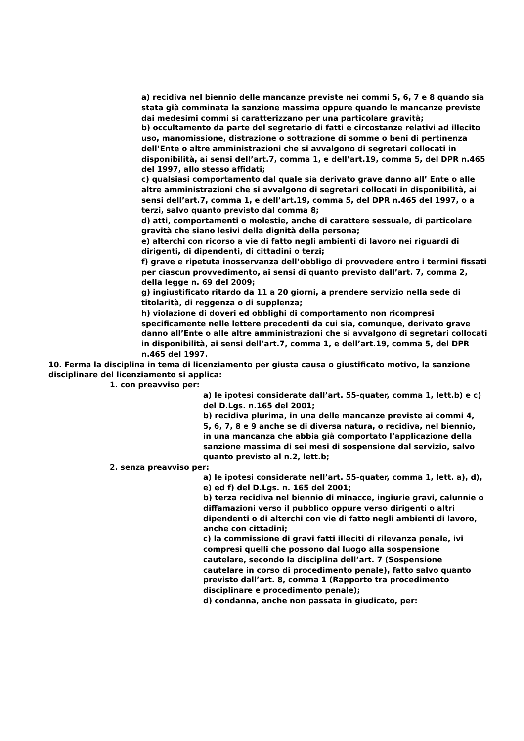a) recidiva nel biennio delle mancanze previste nei commi 5, 6, 7 e 8 quando sia stata già comminata la sanzione massima oppure quando le mancanze previste dai medesimi commi si caratterizzano per una particolare gravità;
b) occultamento da parte del segretario di fatti e circostanze relativi ad illecito uso, manomissione, distrazione o sottrazione di somme o beni di pertinenza dell’Ente o altre amministrazioni che si avvalgono di segretari collocati in disponibilità, ai sensi dell’art.7, comma 1, e dell’art.19, comma 5, del DPR n.465 del 1997, allo stesso affidati;
c) qualsiasi comportamento dal quale sia derivato grave danno all’ Ente o alle altre amministrazioni che si avvalgono di segretari collocati in disponibilità, ai sensi dell’art.7, comma 1, e dell’art.19, comma 5, del DPR n.465 del 1997, o a terzi, salvo quanto previsto dal comma 8;
d) atti, comportamenti o molestie, anche di carattere sessuale, di particolare gravità che siano lesivi della dignità della persona;
e) alterchi con ricorso a vie di fatto negli ambienti di lavoro nei riguardi di dirigenti, di dipendenti, di cittadini o terzi;
f) grave e ripetuta inosservanza dell’obbligo di provvedere entro i termini fissati per ciascun provvedimento, ai sensi di quanto previsto dall’art. 7, comma 2, della legge n. 69 del 2009;
g) ingiustificato ritardo da 11 a 20 giorni, a prendere servizio nella sede di titolarità, di reggenza o di supplenza;
h) violazione di doveri ed obblighi di comportamento non ricompresi specificamente nelle lettere precedenti da cui sia, comunque, derivato grave danno all’Ente o alle altre amministrazioni che si avvalgono di segretari collocati in disponibilità, ai sensi dell’art.7, comma 1, e dell’art.19, comma 5, del DPR n.465 del 1997.
10. Ferma la disciplina in tema di licenziamento per giusta causa o giustificato motivo, la sanzione disciplinare del licenziamento si applica:
1. con preavviso per:
a) le ipotesi considerate dall’art. 55-quater, comma 1, lett.b) e c) del D.Lgs. n.165 del 2001;
b) recidiva plurima, in una delle mancanze previste ai commi 4, 5, 6, 7, 8 e 9 anche se di diversa natura, o recidiva, nel biennio, in una mancanza che abbia già comportato l’applicazione della sanzione massima di sei mesi di sospensione dal servizio, salvo quanto previsto al n.2, lett.b;
2. senza preavviso per:
a) le ipotesi considerate nell’art. 55-quater, comma 1, lett. a), d), e) ed f) del D.Lgs. n. 165 del 2001;
b) terza recidiva nel biennio di minacce, ingiurie gravi, calunnie o diffamazioni verso il pubblico oppure verso dirigenti o altri dipendenti o di alterchi con vie di fatto negli ambienti di lavoro, anche con cittadini;
c) la commissione di gravi fatti illeciti di rilevanza penale, ivi compresi quelli che possono dal luogo alla sospensione cautelare, secondo la disciplina dell’art. 7 (Sospensione cautelare in corso di procedimento penale), fatto salvo quanto previsto dall’art. 8, comma 1 (Rapporto tra procedimento disciplinare e procedimento penale);
d) condanna, anche non passata in giudicato, per: